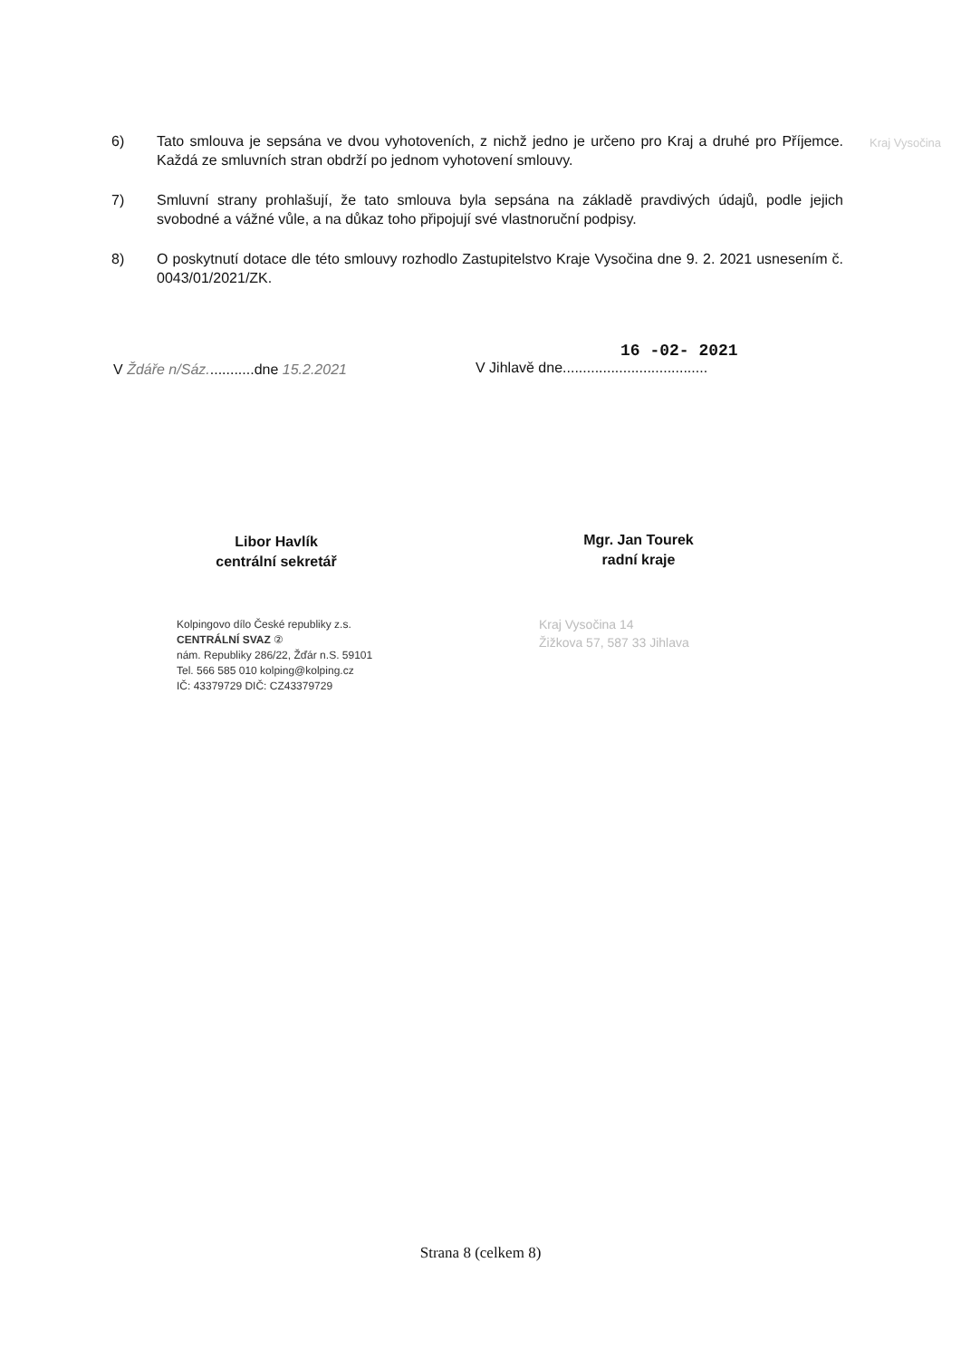Kraj Vysočina
6) Tato smlouva je sepsána ve dvou vyhotoveních, z nichž jedno je určeno pro Kraj a druhé pro Příjemce. Každá ze smluvních stran obdrží po jednom vyhotovení smlouvy.
7) Smluvní strany prohlašují, že tato smlouva byla sepsána na základě pravdivých údajů, podle jejich svobodné a vážné vůle, a na důkaz toho připojují své vlastnoruční podpisy.
8) O poskytnutí dotace dle této smlouvy rozhodlo Zastupitelstvo Kraje Vysočina dne 9. 2. 2021 usnesením č. 0043/01/2021/ZK.
V Ždáře n/Sáz............dne 15.2.2021
Libor Havlík
centrální sekretář
Kolpingovo dílo České republiky z.s.
CENTRÁLNÍ SVAZ ②
nám. Republiky 286/22, Žďár n.S. 59101
Tel. 566 585 010 kolping@kolping.cz
IČ: 43379729 DIČ: CZ43379729
16 -02- 2021
V Jihlavě dne....................................
Mgr. Jan Tourek
radní kraje
Kraj Vysočina 14
Žižkova 57, 587 33 Jihlava
Strana 8 (celkem 8)